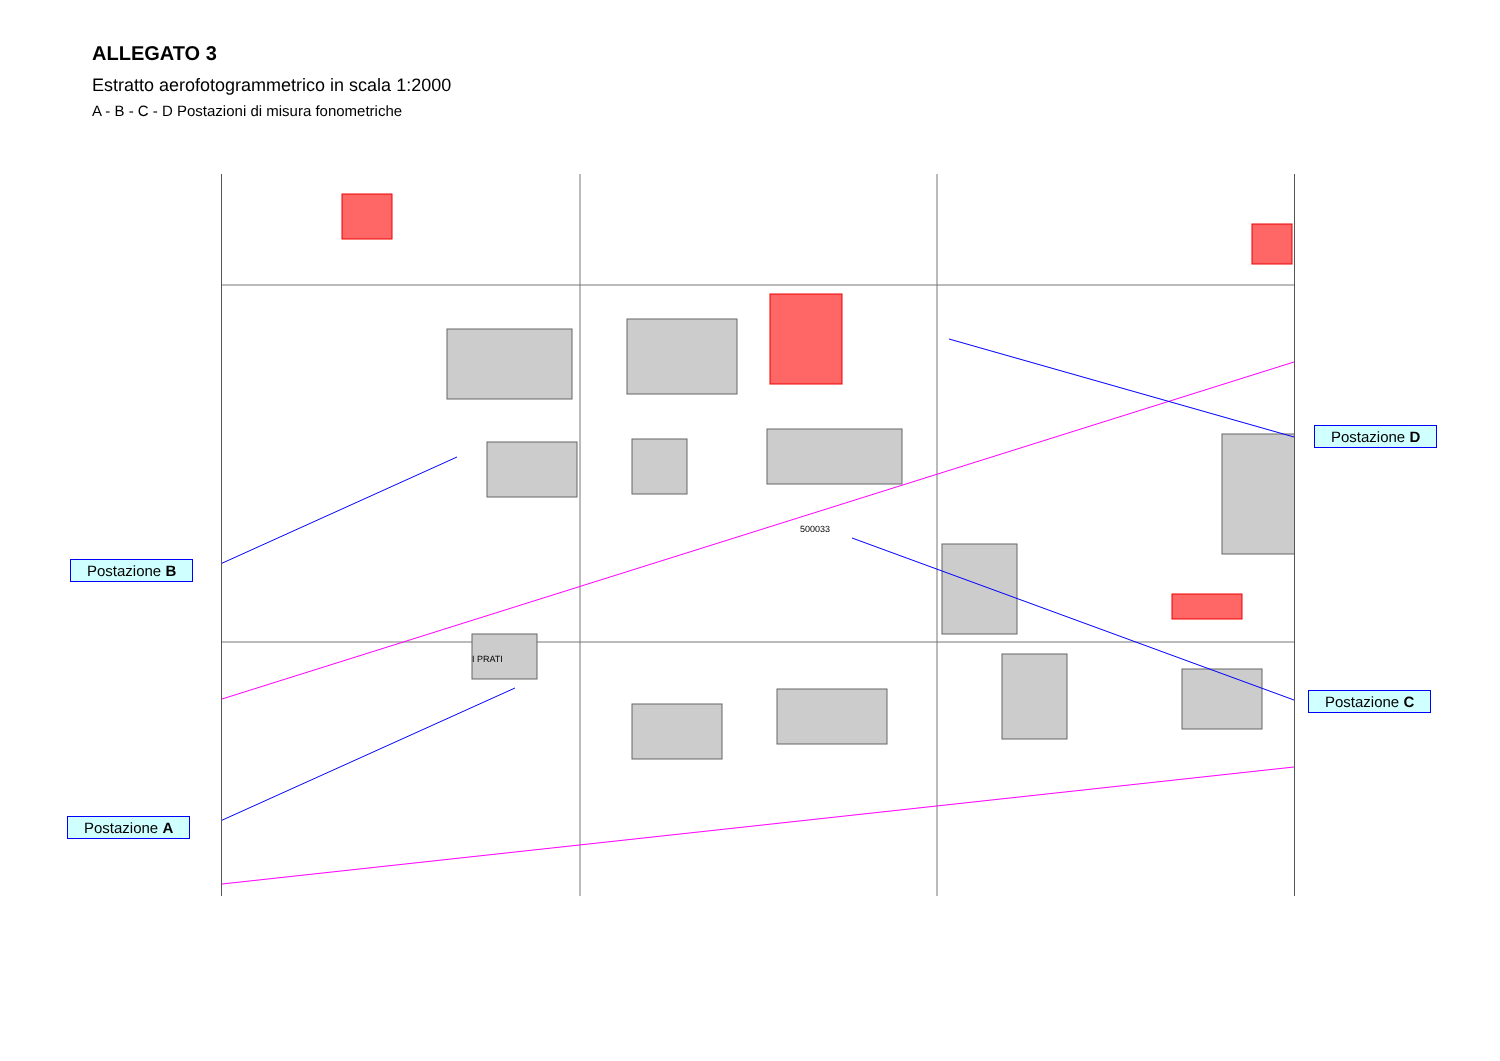ALLEGATO 3
Estratto aerofotogrammetrico in scala 1:2000
A - B - C - D Postazioni di misura fonometriche
I PRATI
500033
Postazione B
Postazione A
Postazione D
Postazione C